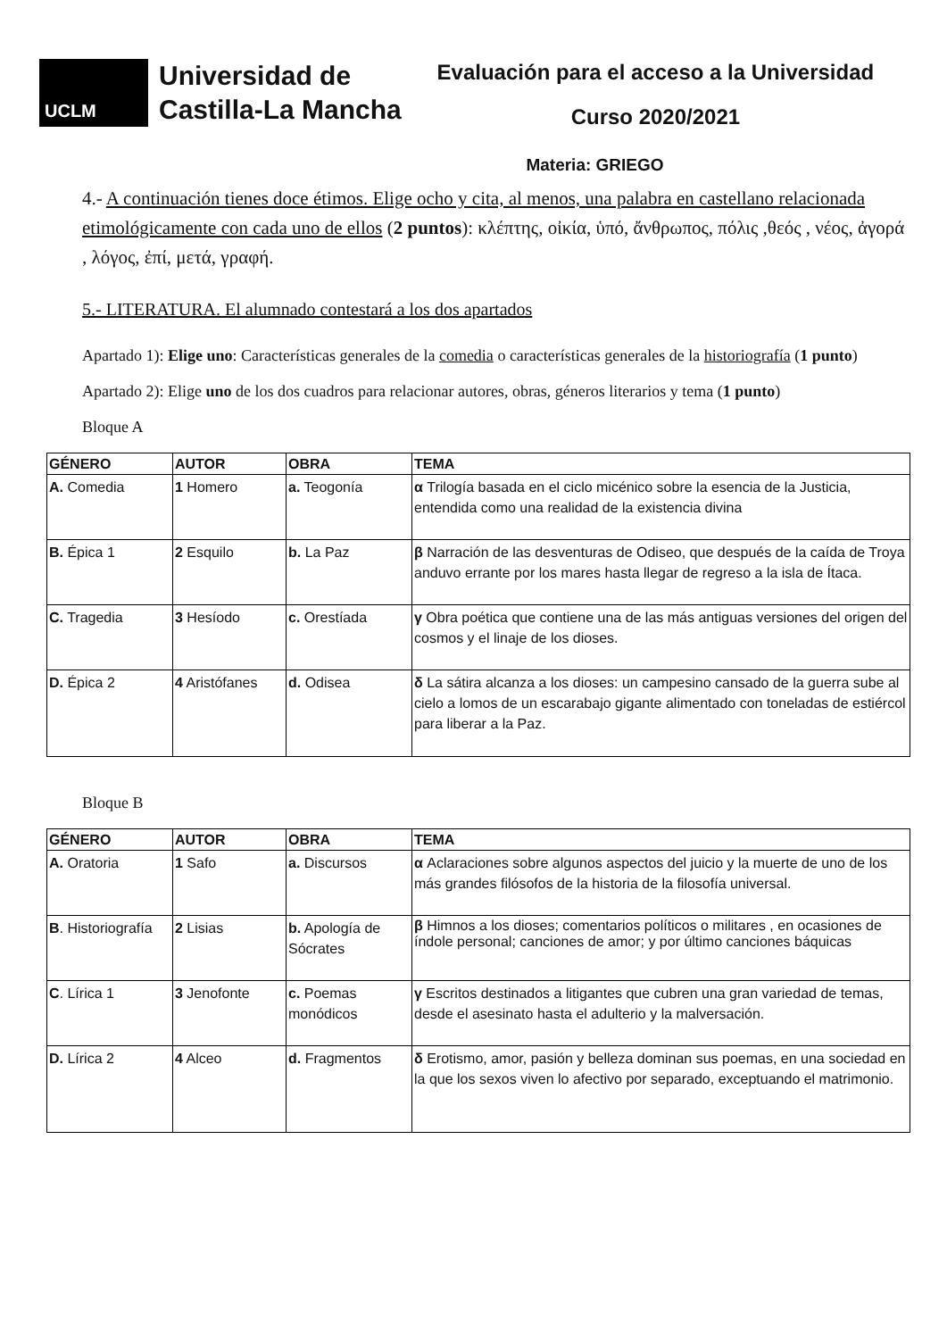UCLM
Universidad de
Castilla-La Mancha
Evaluación para el acceso a la Universidad
Curso 2020/2021
Materia: GRIEGO
4.- A continuación tienes doce étimos. Elige ocho y cita, al menos, una palabra en castellano relacionada etimológicamente con cada uno de ellos (2 puntos): κλέπτης, οἰκία, ὑπό, ἄνθρωπος, πόλις ,θεός , νέος, ἀγορά , λόγος, ἐπί, μετά, γραφή.
5.- LITERATURA. El alumnado contestará a los dos apartados
Apartado 1): Elige uno: Características generales de la comedia o características generales de la historiografía (1 punto)
Apartado 2): Elige uno de los dos cuadros para relacionar autores, obras, géneros literarios y tema (1 punto)
Bloque A
| GÉNERO | AUTOR | OBRA | TEMA |
| --- | --- | --- | --- |
| A. Comedia | 1 Homero | a. Teogonía | α Trilogía basada en el ciclo micénico sobre la esencia de la Justicia, entendida como una realidad de la existencia divina |
| B. Épica 1 | 2 Esquilo | b. La Paz | β Narración de las desventuras de Odiseo, que después de la caída de Troya anduvo errante por los mares hasta llegar de regreso a la isla de Ítaca. |
| C. Tragedia | 3 Hesíodo | c. Orestíada | γ Obra poética que contiene una de las más antiguas versiones del origen del cosmos y el linaje de los dioses. |
| D. Épica 2 | 4 Aristófanes | d. Odisea | δ La sátira alcanza a los dioses: un campesino cansado de la guerra sube al cielo a lomos de un escarabajo gigante alimentado con toneladas de estiércol para liberar a la Paz. |
Bloque B
| GÉNERO | AUTOR | OBRA | TEMA |
| --- | --- | --- | --- |
| A. Oratoria | 1 Safo | a. Discursos | α Aclaraciones sobre algunos aspectos del juicio y la muerte de uno de los más grandes filósofos de la historia de la filosofía universal. |
| B . Historiografía | 2 Lisias | b. Apología de Sócrates | β Himnos a los dioses; comentarios políticos o militares , en ocasiones de índole personal; canciones de amor; y por último canciones báquicas |
| C . Lírica 1 | 3 Jenofonte | c. Poemas monódicos | γ Escritos destinados a litigantes que cubren una gran variedad de temas, desde el asesinato hasta el adulterio y la malversación. |
| D. Lírica 2 | 4 Alceo | d. Fragmentos | δ Erotismo, amor, pasión y belleza dominan sus poemas, en una sociedad en la que los sexos viven lo afectivo por separado, exceptuando el matrimonio. |